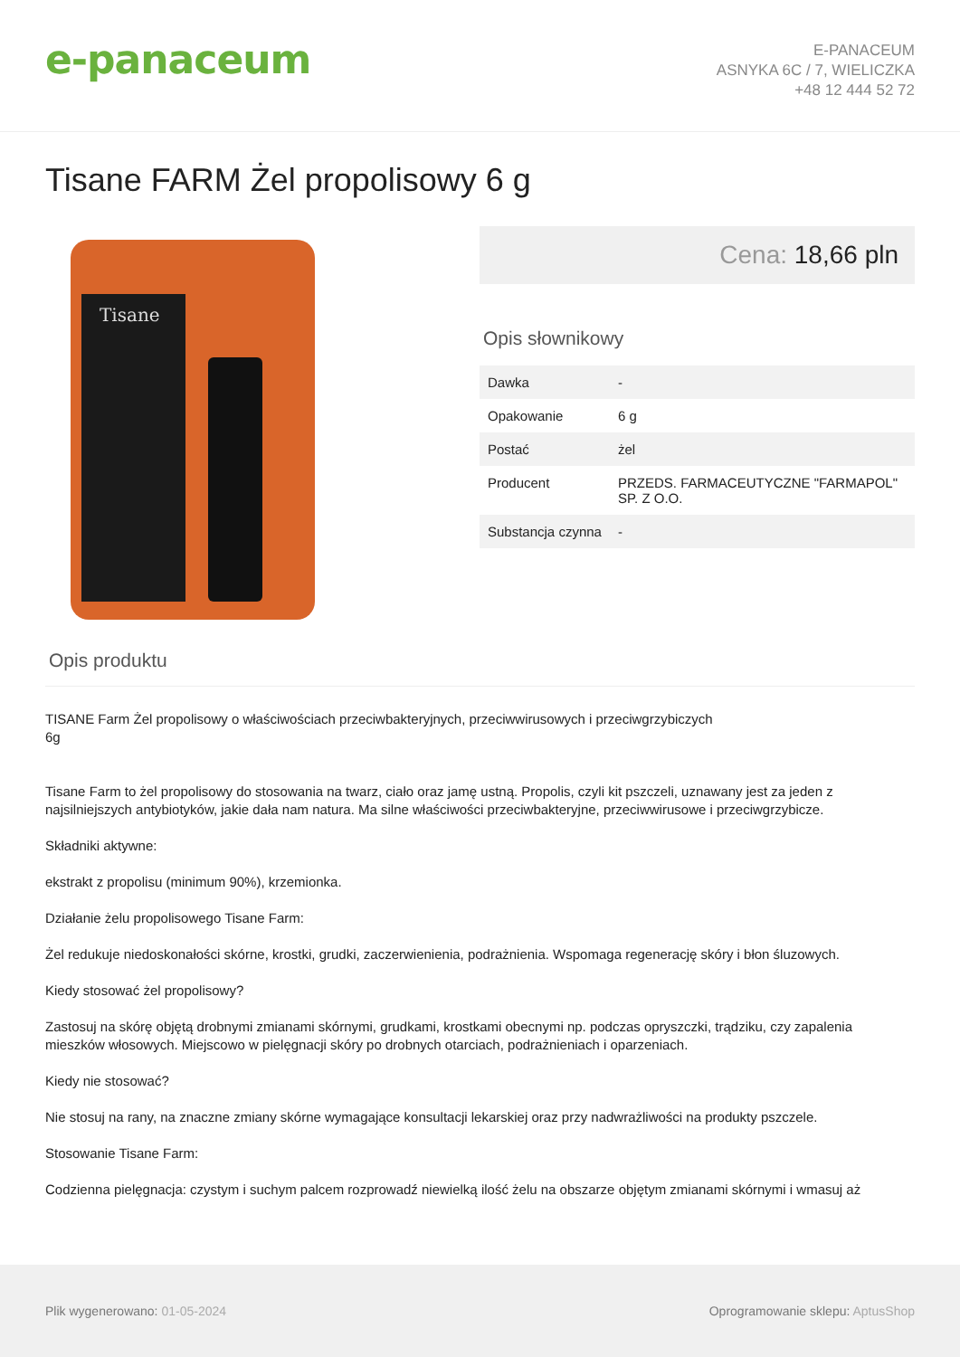e-panaceum
E-PANACEUM
ASNYKA 6C / 7, WIELICZKA
+48 12 444 52 72
Tisane FARM Żel propolisowy 6 g
Tisane
Cena: 18,66 pln
Opis słownikowy
| Dawka | - |
| Opakowanie | 6 g |
| Postać | żel |
| Producent | PRZEDS. FARMACEUTYCZNE "FARMAPOL" SP. Z O.O. |
| Substancja czynna | - |
Opis produktu
TISANE Farm Żel propolisowy o właściwościach przeciwbakteryjnych, przeciwwirusowych i przeciwgrzybiczych
6g
Tisane Farm to żel propolisowy do stosowania na twarz, ciało oraz jamę ustną. Propolis, czyli kit pszczeli, uznawany jest za jeden z najsilniejszych antybiotyków, jakie dała nam natura. Ma silne właściwości przeciwbakteryjne, przeciwwirusowe i przeciwgrzybicze.
Składniki aktywne:
ekstrakt z propolisu (minimum 90%), krzemionka.
Działanie żelu propolisowego Tisane Farm:
Żel redukuje niedoskonałości skórne, krostki, grudki, zaczerwienienia, podrażnienia. Wspomaga regenerację skóry i błon śluzowych.
Kiedy stosować żel propolisowy?
Zastosuj na skórę objętą drobnymi zmianami skórnymi, grudkami, krostkami obecnymi np. podczas opryszczki, trądziku, czy zapalenia mieszków włosowych. Miejscowo w pielęgnacji skóry po drobnych otarciach, podrażnieniach i oparzeniach.
Kiedy nie stosować?
Nie stosuj na rany, na znaczne zmiany skórne wymagające konsultacji lekarskiej oraz przy nadwrażliwości na produkty pszczele.
Stosowanie Tisane Farm:
Codzienna pielęgnacja: czystym i suchym palcem rozprowadź niewielką ilość żelu na obszarze objętym zmianami skórnymi i wmasuj aż
Plik wygenerowano: 01-05-2024
Oprogramowanie sklepu: AptusShop